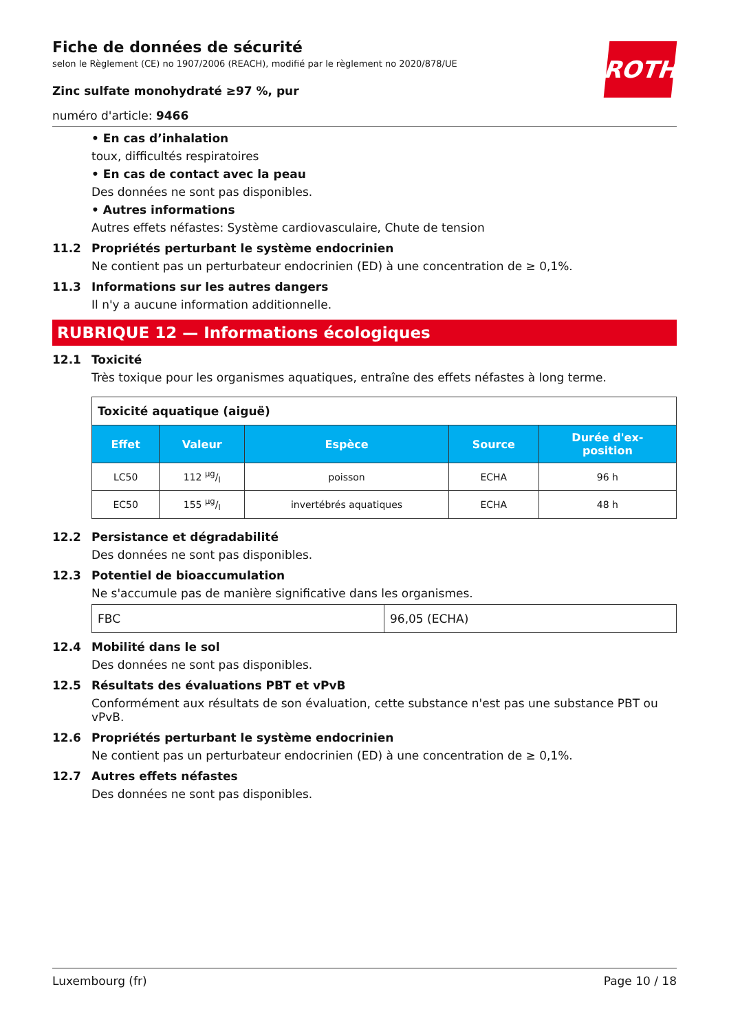ROTH
Fiche de données de sécurité
selon le Règlement (CE) no 1907/2006 (REACH), modifié par le règlement no 2020/878/UE
Zinc sulfate monohydraté ≥97 %, pur
numéro d'article: 9466
• En cas d’inhalation
toux, difficultés respiratoires
• En cas de contact avec la peau
Des données ne sont pas disponibles.
• Autres informations
Autres effets néfastes: Système cardiovasculaire, Chute de tension
11.2 Propriétés perturbant le système endocrinien
Ne contient pas un perturbateur endocrinien (ED) à une concentration de ≥ 0,1%.
11.3 Informations sur les autres dangers
Il n'y a aucune information additionnelle.
RUBRIQUE 12 — Informations écologiques
12.1 Toxicité
Très toxique pour les organismes aquatiques, entraîne des effets néfastes à long terme.
| Toxicité aquatique (aiguë) | | | | |
| Effet | Valeur | Espèce | Source | Durée d'ex- position |
| LC50 | 112 µg/l | poisson | ECHA | 96 h |
| EC50 | 155 µg/l | invertébrés aquatiques | ECHA | 48 h |
12.2 Persistance et dégradabilité
Des données ne sont pas disponibles.
12.3 Potentiel de bioaccumulation
Ne s'accumule pas de manière significative dans les organismes.
| FBC | 96,05 (ECHA) |
12.4 Mobilité dans le sol
Des données ne sont pas disponibles.
12.5 Résultats des évaluations PBT et vPvB
Conformément aux résultats de son évaluation, cette substance n'est pas une substance PBT ou vPvB.
12.6 Propriétés perturbant le système endocrinien
Ne contient pas un perturbateur endocrinien (ED) à une concentration de ≥ 0,1%.
12.7 Autres effets néfastes
Des données ne sont pas disponibles.
Luxembourg (fr) Page 10 / 18